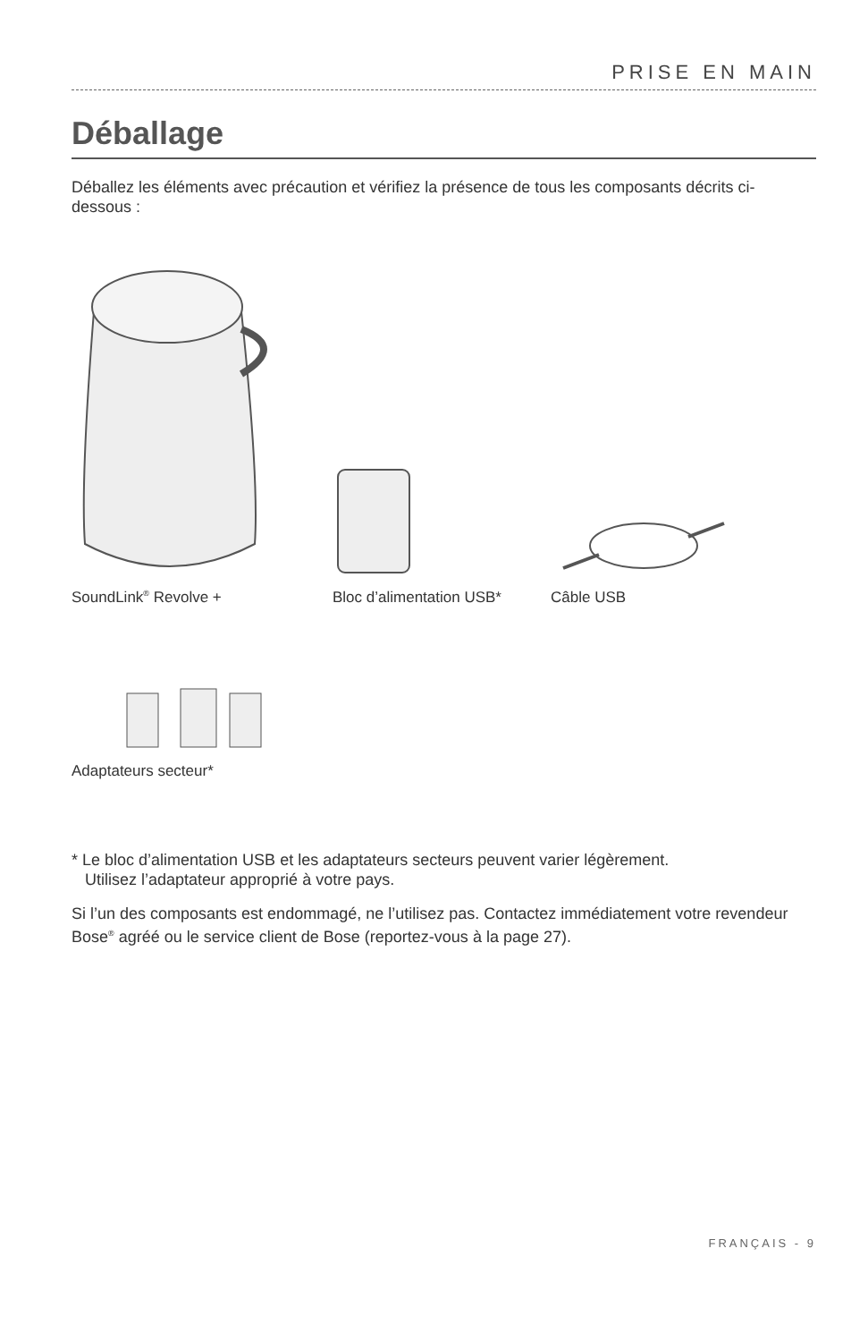PRISE EN MAIN
Déballage
Déballez les éléments avec précaution et vérifiez la présence de tous les composants décrits ci-dessous :
SoundLink<sup>®</sup> Revolve + Bloc d’alimentation USB* Câble USB
Adaptateurs secteur*
* Le bloc d’alimentation USB et les adaptateurs secteurs peuvent varier légèrement.
Utilisez l’adaptateur approprié à votre pays.
Si l’un des composants est endommagé, ne l’utilisez pas. Contactez immédiatement votre revendeur Bose<sup>®</sup> agréé ou le service client de Bose (reportez-vous à la page 27).
FRANÇAIS - 9